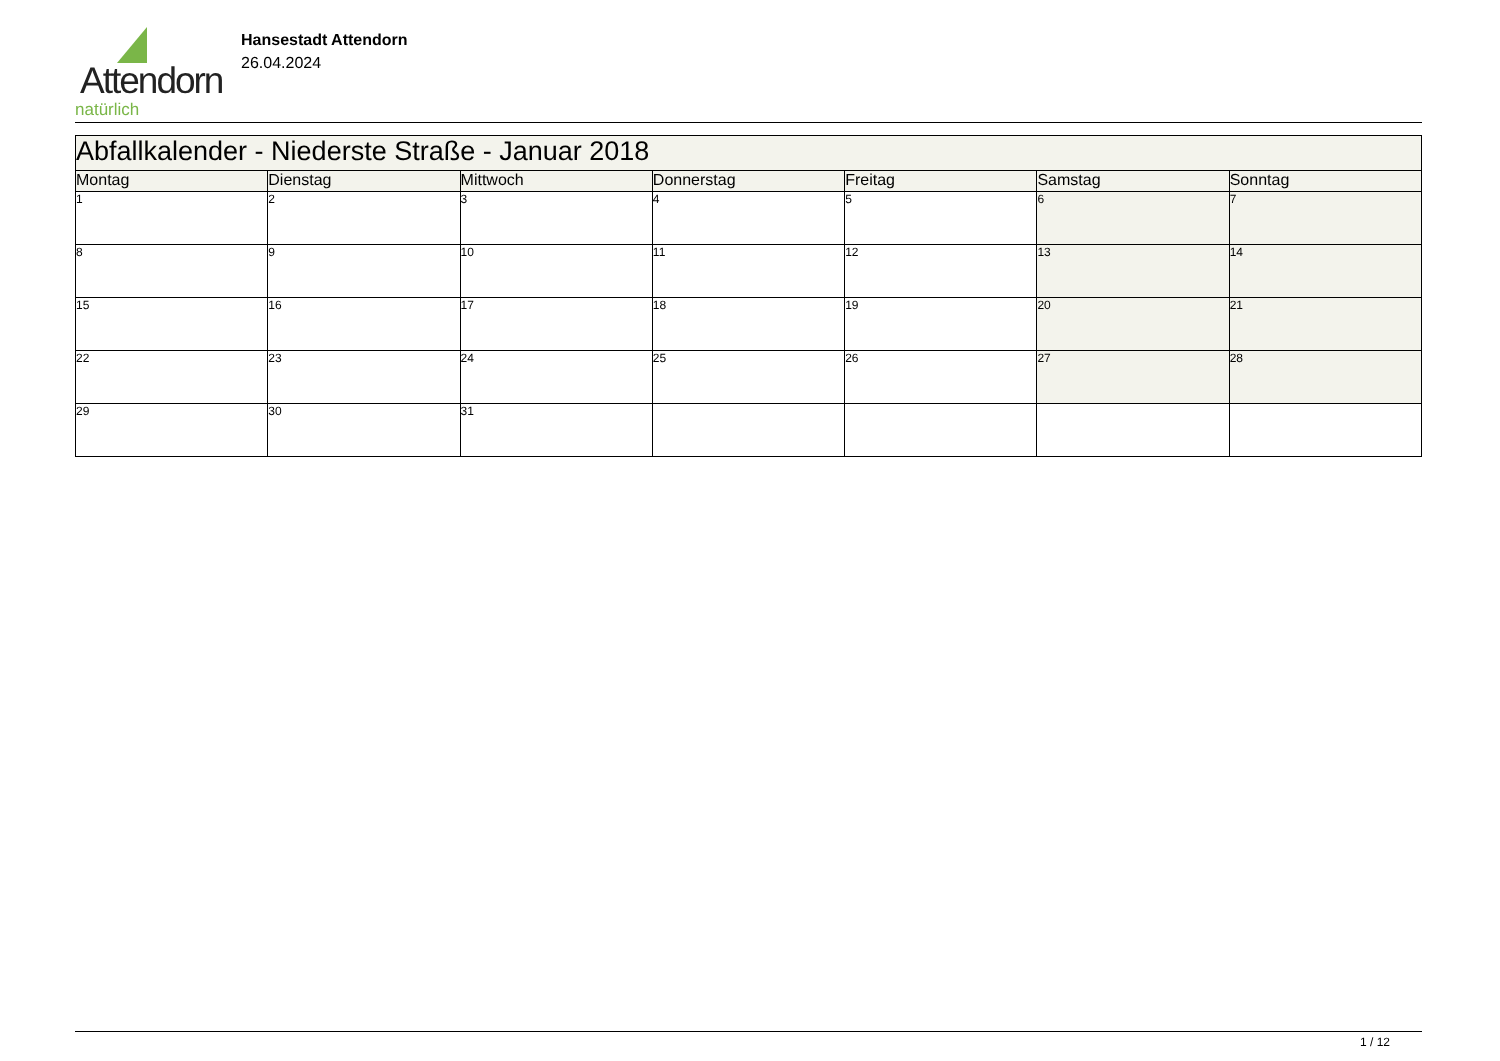Attendorn
natürlich
Hansestadt Attendorn
26.04.2024
| Abfallkalender - Niederste Straße - Januar 2018 | | | | | | |
| Montag | Dienstag | Mittwoch | Donnerstag | Freitag | Samstag | Sonntag |
| 1 | 2 | 3 | 4 | 5 | 6 | 7 |
| 8 | 9 | 10 | 11 | 12 | 13 | 14 |
| 15 | 16 | 17 | 18 | 19 | 20 | 21 |
| 22 | 23 | 24 | 25 | 26 | 27 | 28 |
| 29 | 30 | 31 | | | | |
1 / 12